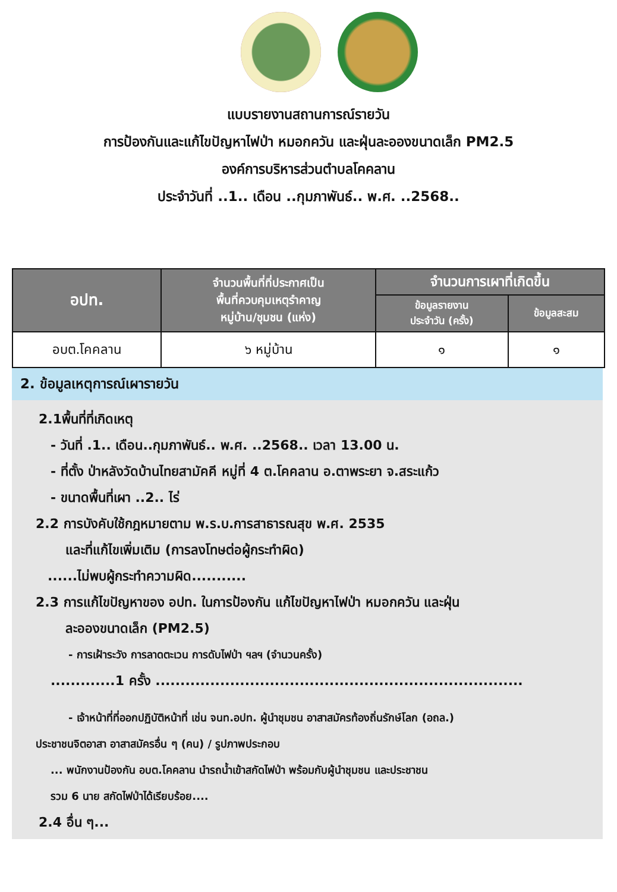แบบรายงานสถานการณ์รายวัน
การป้องกันและแก้ไขปัญหาไฟป่า หมอกควัน และฝุ่นละอองขนาดเล็ก PM2.5
องค์การบริหารส่วนตำบลโคคลาน
ประจำวันที่ ..1.. เดือน ..กุมภาพันธ์.. พ.ศ. ..2568..
| อปท. | จำนวนพื้นที่ที่ประกาศเป็น พื้นที่ควบคุมเหตุรำคาญ หมู่บ้าน/ชุมชน (แห่ง) | จำนวนการเผาที่เกิดขึ้น | |
| --- | --- | --- | --- |
| | | ข้อมูลรายงาน ประจำวัน (ครั้ง) | ข้อมูลสะสม |
| อบต.โคคลาน | ๖ หมู่บ้าน | ๑ | ๑ |
2. ข้อมูลเหตุการณ์เผารายวัน
2.1พื้นที่ที่เกิดเหตุ
- วันที่ .1.. เดือน..กุมภาพันธ์.. พ.ศ. ..2568.. เวลา 13.00 น.
- ที่ตั้ง ป่าหลังวัดบ้านไทยสามัคคี หมู่ที่ 4 ต.โคคลาน อ.ตาพระยา จ.สระแก้ว
- ขนาดพื้นที่เผา ..2.. ไร่
2.2 การบังคับใช้กฎหมายตาม พ.ร.บ.การสาธารณสุข พ.ศ. 2535
และที่แก้ไขเพิ่มเติม (การลงโทษต่อผู้กระทำผิด)
......ไม่พบผู้กระทำความผิด...........
2.3 การแก้ไขปัญหาของ อปท. ในการป้องกัน แก้ไขปัญหาไฟป่า หมอกควัน และฝุ่น
ละอองขนาดเล็ก (PM2.5)
- การเฝ้าระวัง การลาดตะเวน การดับไฟป่า ฯลฯ (จำนวนครั้ง)
.............1 ครั้ง ..........................................................................
- เจ้าหน้าที่ที่ออกปฏิบัติหน้าที่ เช่น จนท.อปท. ผู้นำชุมชน อาสาสมัครท้องถิ่นรักษ์โลก (อถล.)
ประชาชนจิตอาสา อาสาสมัครอื่น ๆ (คน) / รูปภาพประกอบ
... พนักงานป้องกัน อบต.โคคลาน นำรถน้ำเข้าสกัดไฟป่า พร้อมกับผู้นำชุมชน และประชาชน
รวม 6 นาย สกัดไฟป่าได้เรียบร้อย....
2.4 อื่น ๆ...